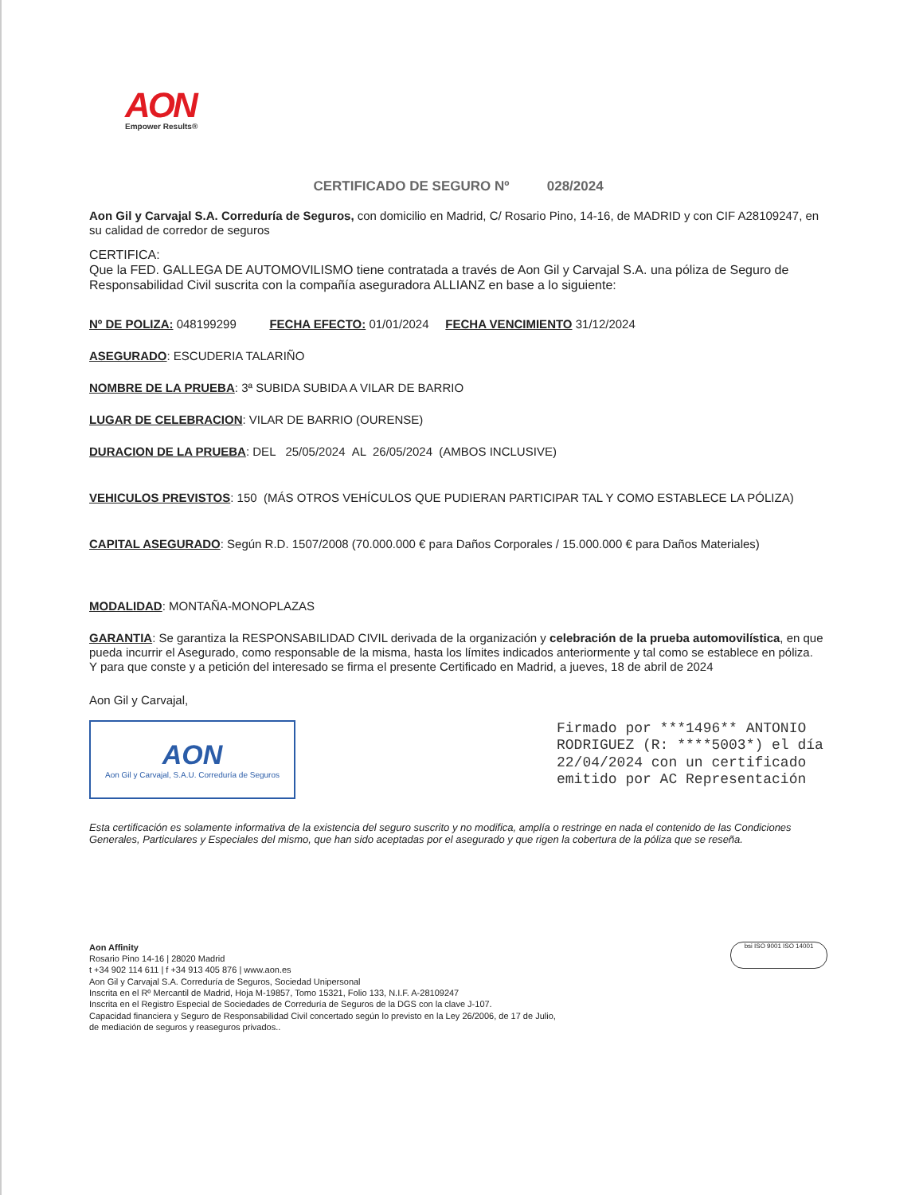AON
Empower Results®
CERTIFICADO DE SEGURO Nº 028/2024
Aon Gil y Carvajal S.A. Correduría de Seguros, con domicilio en Madrid, C/ Rosario Pino, 14-16, de MADRID y con CIF A28109247, en su calidad de corredor de seguros
CERTIFICA:
Que la FED. GALLEGA DE AUTOMOVILISMO tiene contratada a través de Aon Gil y Carvajal S.A. una póliza de Seguro de Responsabilidad Civil suscrita con la compañía aseguradora ALLIANZ en base a lo siguiente:
Nº DE POLIZA: 048199299 FECHA EFECTO: 01/01/2024 FECHA VENCIMIENTO 31/12/2024
ASEGURADO: ESCUDERIA TALARIÑO
NOMBRE DE LA PRUEBA: 3ª SUBIDA SUBIDA A VILAR DE BARRIO
LUGAR DE CELEBRACION: VILAR DE BARRIO (OURENSE)
DURACION DE LA PRUEBA: DEL 25/05/2024 AL 26/05/2024 (AMBOS INCLUSIVE)
VEHICULOS PREVISTOS: 150 (MÁS OTROS VEHÍCULOS QUE PUDIERAN PARTICIPAR TAL Y COMO ESTABLECE LA PÓLIZA)
CAPITAL ASEGURADO: Según R.D. 1507/2008 (70.000.000 € para Daños Corporales / 15.000.000 € para Daños Materiales)
MODALIDAD: MONTAÑA-MONOPLAZAS
GARANTIA: Se garantiza la RESPONSABILIDAD CIVIL derivada de la organización y celebración de la prueba automovilística, en que pueda incurrir el Asegurado, como responsable de la misma, hasta los límites indicados anteriormente y tal como se establece en póliza.
Y para que conste y a petición del interesado se firma el presente Certificado en Madrid, a jueves, 18 de abril de 2024
Aon Gil y Carvajal,
AON
Aon Gil y Carvajal, S.A.U. Correduría de Seguros
Firmado por ***1496** ANTONIO RODRIGUEZ (R: ****5003*) el día 22/04/2024 con un certificado emitido por AC Representación
Esta certificación es solamente informativa de la existencia del seguro suscrito y no modifica, amplía o restringe en nada el contenido de las Condiciones Generales, Particulares y Especiales del mismo, que han sido aceptadas por el asegurado y que rigen la cobertura de la póliza que se reseña.
Aon Affinity
Rosario Pino 14-16 | 28020 Madrid
t +34 902 114 611 | f +34 913 405 876 | www.aon.es
Aon Gil y Carvajal S.A. Correduría de Seguros, Sociedad Unipersonal
Inscrita en el Rº Mercantil de Madrid, Hoja M-19857, Tomo 15321, Folio 133, N.I.F. A-28109247
Inscrita en el Registro Especial de Sociedades de Correduría de Seguros de la DGS con la clave J-107.
Capacidad financiera y Seguro de Responsabilidad Civil concertado según lo previsto en la Ley 26/2006, de 17 de Julio,
de mediación de seguros y reaseguros privados..
bsi ISO 9001 ISO 14001